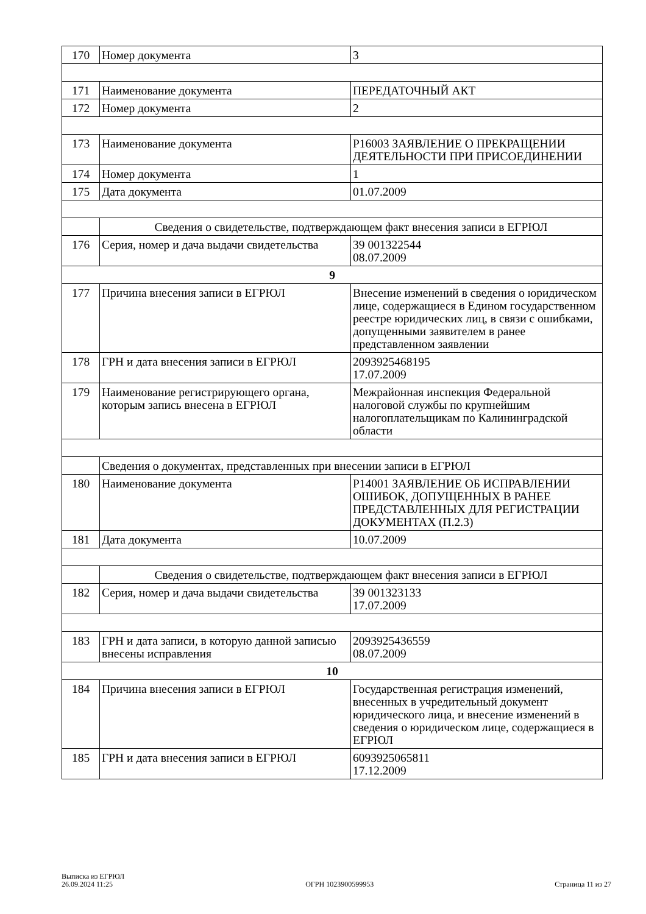| 170 | Номер документа | 3 |
| 171 | Наименование документа | ПЕРЕДАТОЧНЫЙ АКТ |
| 172 | Номер документа | 2 |
| 173 | Наименование документа | Р16003 ЗАЯВЛЕНИЕ О ПРЕКРАЩЕНИИ ДЕЯТЕЛЬНОСТИ ПРИ ПРИСОЕДИНЕНИИ |
| 174 | Номер документа | 1 |
| 175 | Дата документа | 01.07.2009 |
| | Сведения о свидетельстве, подтверждающем факт внесения записи в ЕГРЮЛ | |
| 176 | Серия, номер и дача выдачи свидетельства | 39 001322544 08.07.2009 |
| 9 | | |
| 177 | Причина внесения записи в ЕГРЮЛ | Внесение изменений в сведения о юридическом лице, содержащиеся в Едином государственном реестре юридических лиц, в связи с ошибками, допущенными заявителем в ранее представленном заявлении |
| 178 | ГРН и дата внесения записи в ЕГРЮЛ | 2093925468195 17.07.2009 |
| 179 | Наименование регистрирующего органа, которым запись внесена в ЕГРЮЛ | Межрайонная инспекция Федеральной налоговой службы по крупнейшим налогоплательщикам по Калининградской области |
| | Сведения о документах, представленных при внесении записи в ЕГРЮЛ | |
| 180 | Наименование документа | Р14001 ЗАЯВЛЕНИЕ ОБ ИСПРАВЛЕНИИ ОШИБОК, ДОПУЩЕННЫХ В РАНЕЕ ПРЕДСТАВЛЕННЫХ ДЛЯ РЕГИСТРАЦИИ ДОКУМЕНТАХ (П.2.3) |
| 181 | Дата документа | 10.07.2009 |
| | Сведения о свидетельстве, подтверждающем факт внесения записи в ЕГРЮЛ | |
| 182 | Серия, номер и дача выдачи свидетельства | 39 001323133 17.07.2009 |
| 183 | ГРН и дата записи, в которую данной записью внесены исправления | 2093925436559 08.07.2009 |
| 10 | | |
| 184 | Причина внесения записи в ЕГРЮЛ | Государственная регистрация изменений, внесенных в учредительный документ юридического лица, и внесение изменений в сведения о юридическом лице, содержащиеся в ЕГРЮЛ |
| 185 | ГРН и дата внесения записи в ЕГРЮЛ | 6093925065811 17.12.2009 |
Выписка из ЕГРЮЛ
26.09.2024 11:25
ОГРН 1023900599953
Страница 11 из 27